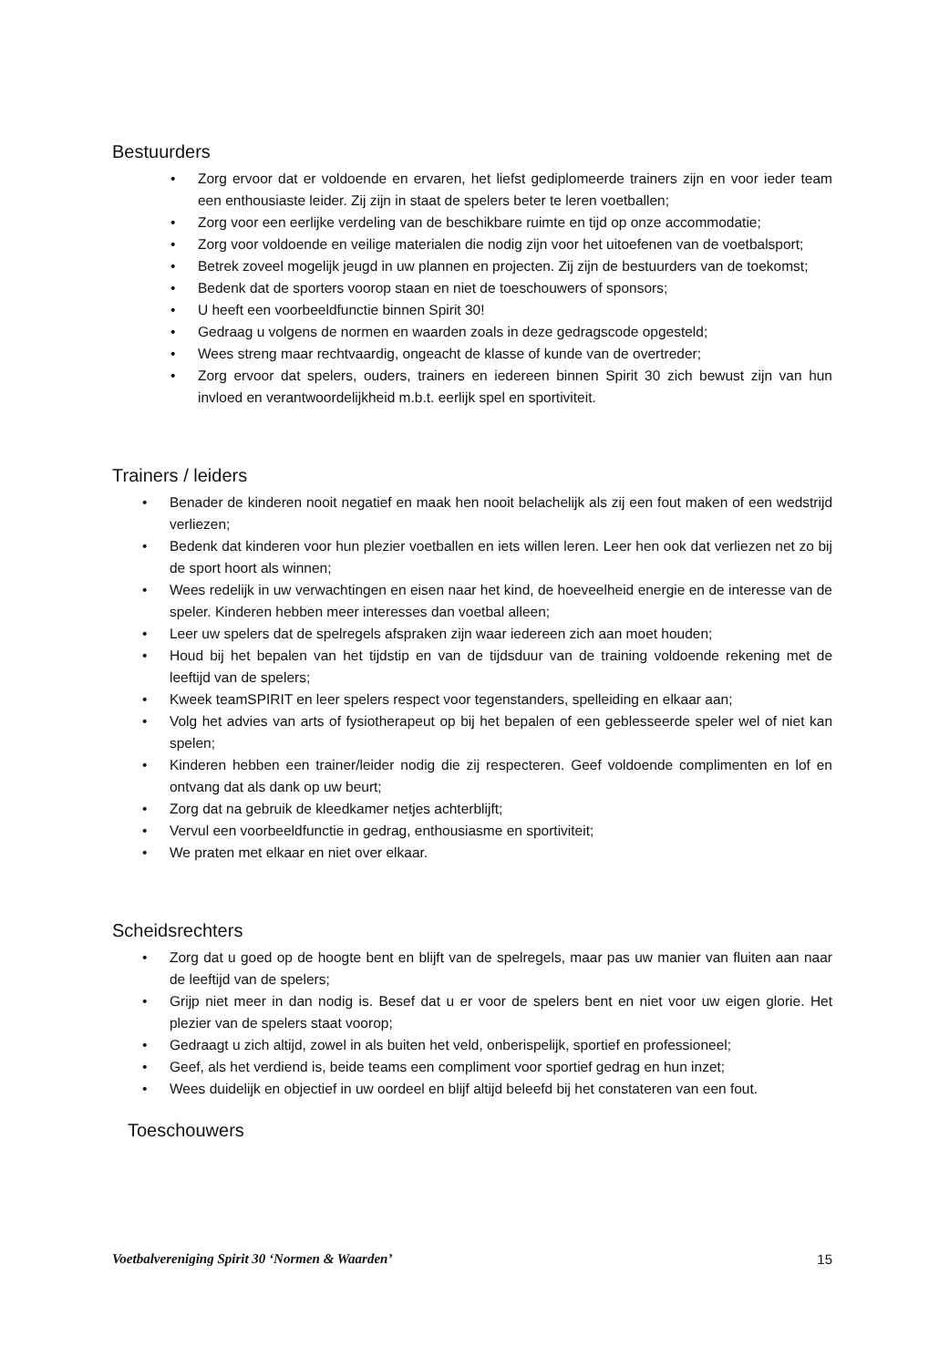Bestuurders
• Zorg ervoor dat er voldoende en ervaren, het liefst gediplomeerde trainers zijn en voor ieder team een enthousiaste leider. Zij zijn in staat de spelers beter te leren voetballen;
• Zorg voor een eerlijke verdeling van de beschikbare ruimte en tijd op onze accommodatie;
• Zorg voor voldoende en veilige materialen die nodig zijn voor het uitoefenen van de voetbalsport;
• Betrek zoveel mogelijk jeugd in uw plannen en projecten. Zij zijn de bestuurders van de toekomst;
• Bedenk dat de sporters voorop staan en niet de toeschouwers of sponsors;
• U heeft een voorbeeldfunctie binnen Spirit 30!
• Gedraag u volgens de normen en waarden zoals in deze gedragscode opgesteld;
• Wees streng maar rechtvaardig, ongeacht de klasse of kunde van de overtreder;
• Zorg ervoor dat spelers, ouders, trainers en iedereen binnen Spirit 30 zich bewust zijn van hun invloed en verantwoordelijkheid m.b.t. eerlijk spel en sportiviteit.
Trainers / leiders
• Benader de kinderen nooit negatief en maak hen nooit belachelijk als zij een fout maken of een wedstrijd verliezen;
• Bedenk dat kinderen voor hun plezier voetballen en iets willen leren. Leer hen ook dat verliezen net zo bij de sport hoort als winnen;
• Wees redelijk in uw verwachtingen en eisen naar het kind, de hoeveelheid energie en de interesse van de speler. Kinderen hebben meer interesses dan voetbal alleen;
• Leer uw spelers dat de spelregels afspraken zijn waar iedereen zich aan moet houden;
• Houd bij het bepalen van het tijdstip en van de tijdsduur van de training voldoende rekening met de leeftijd van de spelers;
• Kweek teamSPIRIT en leer spelers respect voor tegenstanders, spelleiding en elkaar aan;
• Volg het advies van arts of fysiotherapeut op bij het bepalen of een geblesseerde speler wel of niet kan spelen;
• Kinderen hebben een trainer/leider nodig die zij respecteren. Geef voldoende complimenten en lof en ontvang dat als dank op uw beurt;
• Zorg dat na gebruik de kleedkamer netjes achterblijft;
• Vervul een voorbeeldfunctie in gedrag, enthousiasme en sportiviteit;
• We praten met elkaar en niet over elkaar.
Scheidsrechters
• Zorg dat u goed op de hoogte bent en blijft van de spelregels, maar pas uw manier van fluiten aan naar de leeftijd van de spelers;
• Grijp niet meer in dan nodig is. Besef dat u er voor de spelers bent en niet voor uw eigen glorie. Het plezier van de spelers staat voorop;
• Gedraagt u zich altijd, zowel in als buiten het veld, onberispelijk, sportief en professioneel;
• Geef, als het verdiend is, beide teams een compliment voor sportief gedrag en hun inzet;
• Wees duidelijk en objectief in uw oordeel en blijf altijd beleefd bij het constateren van een fout.
Toeschouwers
Voetbalvereniging Spirit 30 ‘Normen & Waarden’ 15